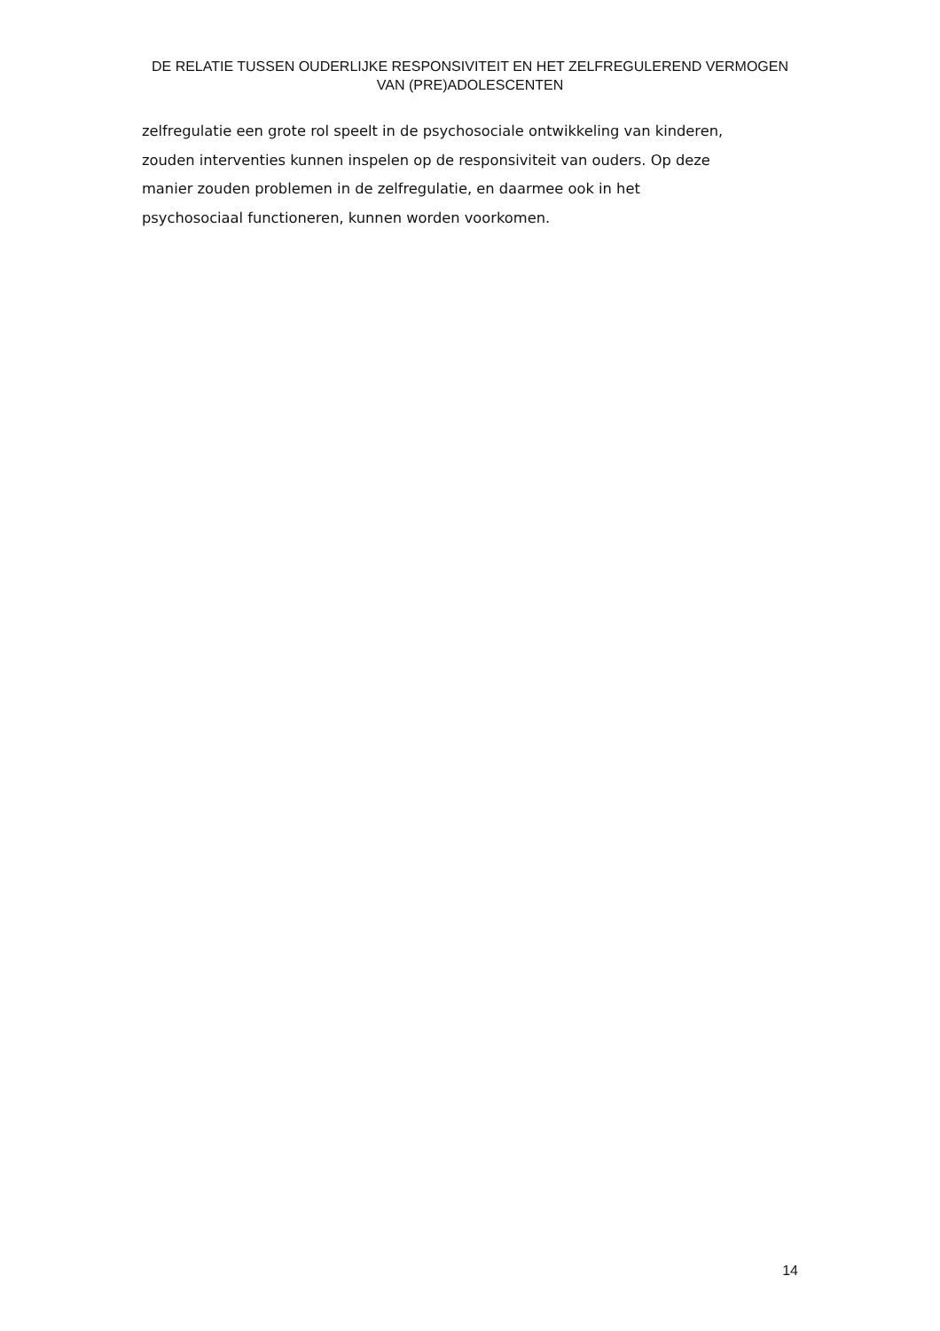DE RELATIE TUSSEN OUDERLIJKE RESPONSIVITEIT EN HET ZELFREGULEREND VERMOGEN VAN (PRE)ADOLESCENTEN
zelfregulatie een grote rol speelt in de psychosociale ontwikkeling van kinderen,
zouden interventies kunnen inspelen op de responsiviteit van ouders. Op deze
manier zouden problemen in de zelfregulatie, en daarmee ook in het
psychosociaal functioneren, kunnen worden voorkomen.
14